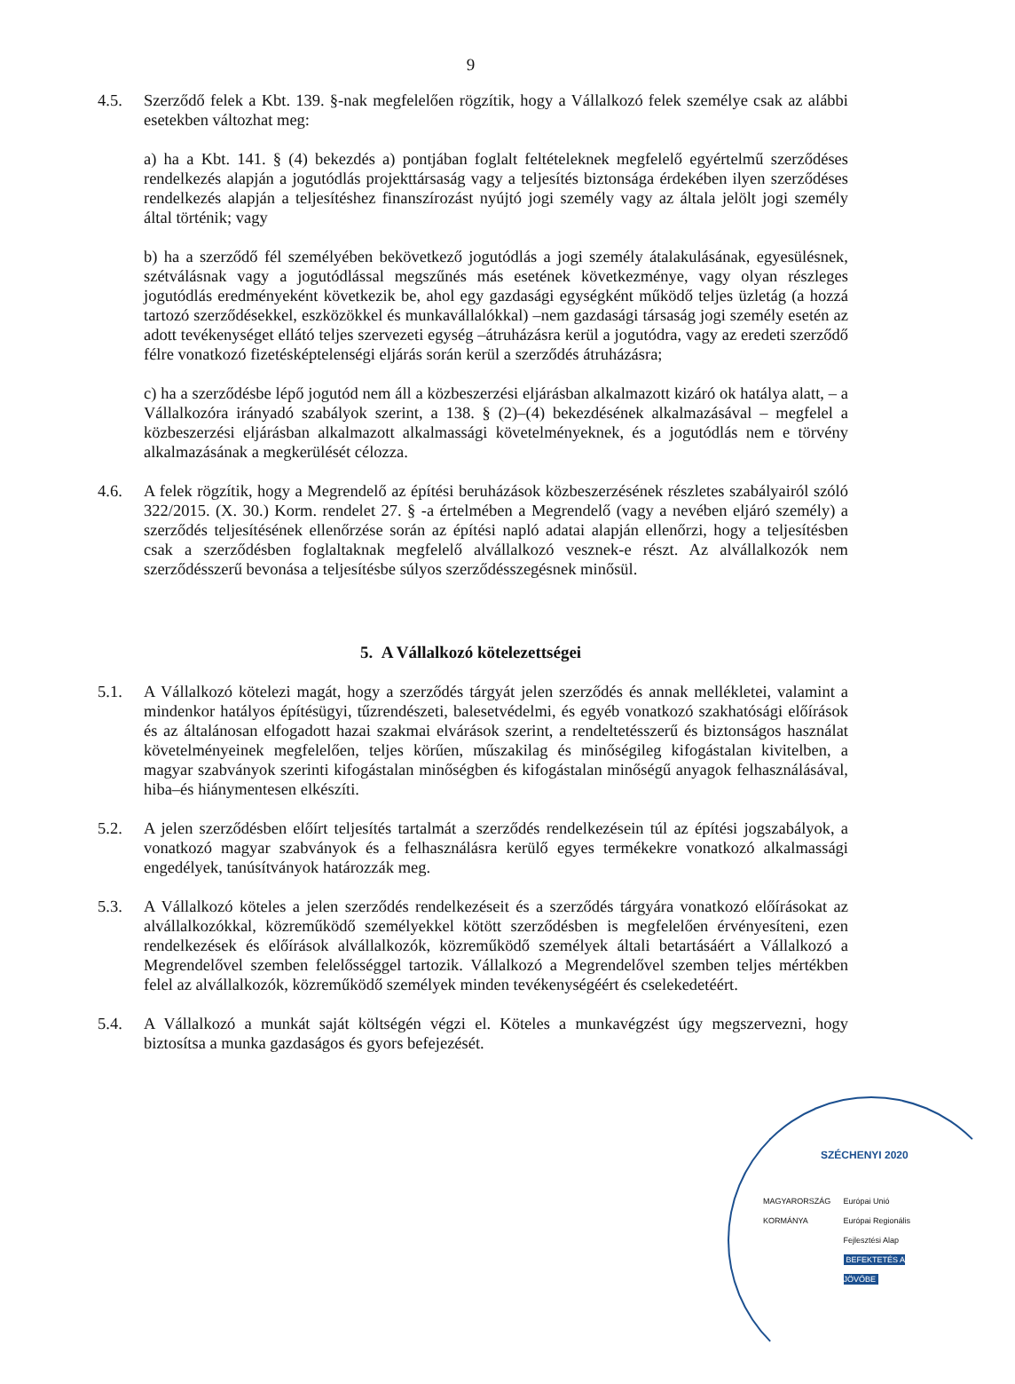9
4.5. Szerződő felek a Kbt. 139. §-nak megfelelően rögzítik, hogy a Vállalkozó felek személye csak az alábbi esetekben változhat meg:
a) ha a Kbt. 141. § (4) bekezdés a) pontjában foglalt feltételeknek megfelelő egyértelmű szerződéses rendelkezés alapján a jogutódlás projekttársaság vagy a teljesítés biztonsága érdekében ilyen szerződéses rendelkezés alapján a teljesítéshez finanszírozást nyújtó jogi személy vagy az általa jelölt jogi személy által történik; vagy
b) ha a szerződő fél személyében bekövetkező jogutódlás a jogi személy átalakulásának, egyesülésnek, szétválásnak vagy a jogutódlással megszűnés más esetének következménye, vagy olyan részleges jogutódlás eredményeként következik be, ahol egy gazdasági egységként működő teljes üzletág (a hozzá tartozó szerződésekkel, eszközökkel és munkavállalókkal) –nem gazdasági társaság jogi személy esetén az adott tevékenységet ellátó teljes szervezeti egység –átruházásra kerül a jogutódra, vagy az eredeti szerződő félre vonatkozó fizetésképtelenségi eljárás során kerül a szerződés átruházásra;
c) ha a szerződésbe lépő jogutód nem áll a közbeszerzési eljárásban alkalmazott kizáró ok hatálya alatt, – a Vállalkozóra irányadó szabályok szerint, a 138. § (2)–(4) bekezdésének alkalmazásával – megfelel a közbeszerzési eljárásban alkalmazott alkalmassági követelményeknek, és a jogutódlás nem e törvény alkalmazásának a megkerülését célozza.
4.6. A felek rögzítik, hogy a Megrendelő az építési beruházások közbeszerzésének részletes szabályairól szóló 322/2015. (X. 30.) Korm. rendelet 27. § -a értelmében a Megrendelő (vagy a nevében eljáró személy) a szerződés teljesítésének ellenőrzése során az építési napló adatai alapján ellenőrzi, hogy a teljesítésben csak a szerződésben foglaltaknak megfelelő alvállalkozó vesznek-e részt. Az alvállalkozók nem szerződésszerű bevonása a teljesítésbe súlyos szerződésszegésnek minősül.
5. A Vállalkozó kötelezettségei
5.1. A Vállalkozó kötelezi magát, hogy a szerződés tárgyát jelen szerződés és annak mellékletei, valamint a mindenkor hatályos építésügyi, tűzrendészeti, balesetvédelmi, és egyéb vonatkozó szakhatósági előírások és az általánosan elfogadott hazai szakmai elvárások szerint, a rendeltetésszerű és biztonságos használat követelményeinek megfelelően, teljes körűen, műszakilag és minőségileg kifogástalan kivitelben, a magyar szabványok szerinti kifogástalan minőségben és kifogástalan minőségű anyagok felhasználásával, hiba–és hiánymentesen elkészíti.
5.2. A jelen szerződésben előírt teljesítés tartalmát a szerződés rendelkezésein túl az építési jogszabályok, a vonatkozó magyar szabványok és a felhasználásra kerülő egyes termékekre vonatkozó alkalmassági engedélyek, tanúsítványok határozzák meg.
5.3. A Vállalkozó köteles a jelen szerződés rendelkezéseit és a szerződés tárgyára vonatkozó előírásokat az alvállalkozókkal, közreműködő személyekkel kötött szerződésben is megfelelően érvényesíteni, ezen rendelkezések és előírások alvállalkozók, közreműködő személyek általi betartásáért a Vállalkozó a Megrendelővel szemben felelősséggel tartozik. Vállalkozó a Megrendelővel szemben teljes mértékben felel az alvállalkozók, közreműködő személyek minden tevékenységéért és cselekedetéért.
5.4. A Vállalkozó a munkát saját költségén végzi el. Köteles a munkavégzést úgy megszervezni, hogy biztosítsa a munka gazdaságos és gyors befejezését.
SZÉCHENYI 2020
MAGYARORSZÁG KORMÁNYA Európai Unió
Európai Regionális Fejlesztési Alap
BEFEKTETÉS A JÖVŐBE